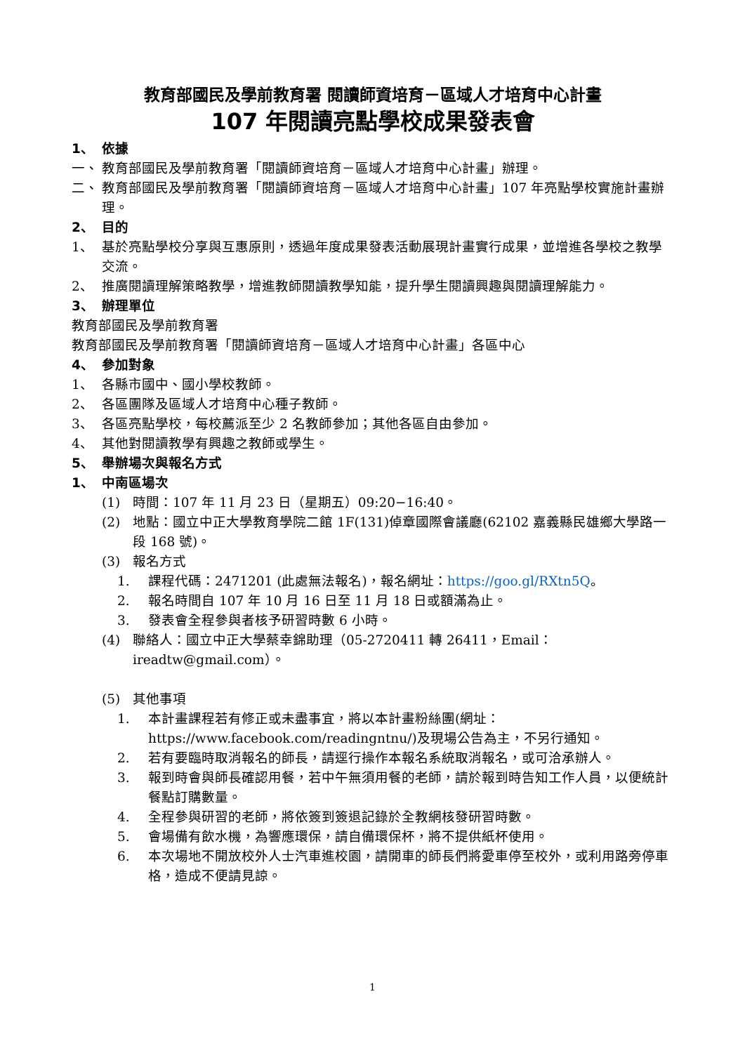教育部國民及學前教育署 閱讀師資培育－區域人才培育中心計畫
107 年閱讀亮點學校成果發表會
1、 依據
一、 教育部國民及學前教育署「閱讀師資培育－區域人才培育中心計畫」辦理。
二、 教育部國民及學前教育署「閱讀師資培育－區域人才培育中心計畫」107 年亮點學校實施計畫辦理。
2、 目的
1、 基於亮點學校分享與互惠原則，透過年度成果發表活動展現計畫實行成果，並增進各學校之教學交流。
2、 推廣閱讀理解策略教學，增進教師閱讀教學知能，提升學生閱讀興趣與閱讀理解能力。
3、 辦理單位
教育部國民及學前教育署
教育部國民及學前教育署「閱讀師資培育－區域人才培育中心計畫」各區中心
4、 參加對象
1、 各縣市國中、國小學校教師。
2、 各區團隊及區域人才培育中心種子教師。
3、 各區亮點學校，每校薦派至少 2 名教師參加；其他各區自由參加。
4、 其他對閱讀教學有興趣之教師或學生。
5、 舉辦場次與報名方式
1、 中南區場次
(1) 時間：107 年 11 月 23 日（星期五）09:20−16:40。
(2) 地點：國立中正大學教育學院二館 1F(131)倬章國際會議廳(62102 嘉義縣民雄鄉大學路一段 168 號)。
(3) 報名方式
1. 課程代碼：2471201 (此處無法報名)，報名網址：https://goo.gl/RXtn5Q。
2. 報名時間自 107 年 10 月 16 日至 11 月 18 日或額滿為止。
3. 發表會全程參與者核予研習時數 6 小時。
(4) 聯絡人：國立中正大學蔡幸錦助理（05-2720411 轉 26411，Email：ireadtw@gmail.com）。
(5) 其他事項
1. 本計畫課程若有修正或未盡事宜，將以本計畫粉絲團(網址：https://www.facebook.com/readingntnu/)及現場公告為主，不另行通知。
2. 若有要臨時取消報名的師長，請逕行操作本報名系統取消報名，或可洽承辦人。
3. 報到時會與師長確認用餐，若中午無須用餐的老師，請於報到時告知工作人員，以便統計餐點訂購數量。
4. 全程參與研習的老師，將依簽到簽退記錄於全教網核發研習時數。
5. 會場備有飲水機，為響應環保，請自備環保杯，將不提供紙杯使用。
6. 本次場地不開放校外人士汽車進校園，請開車的師長們將愛車停至校外，或利用路旁停車格，造成不便請見諒。
1